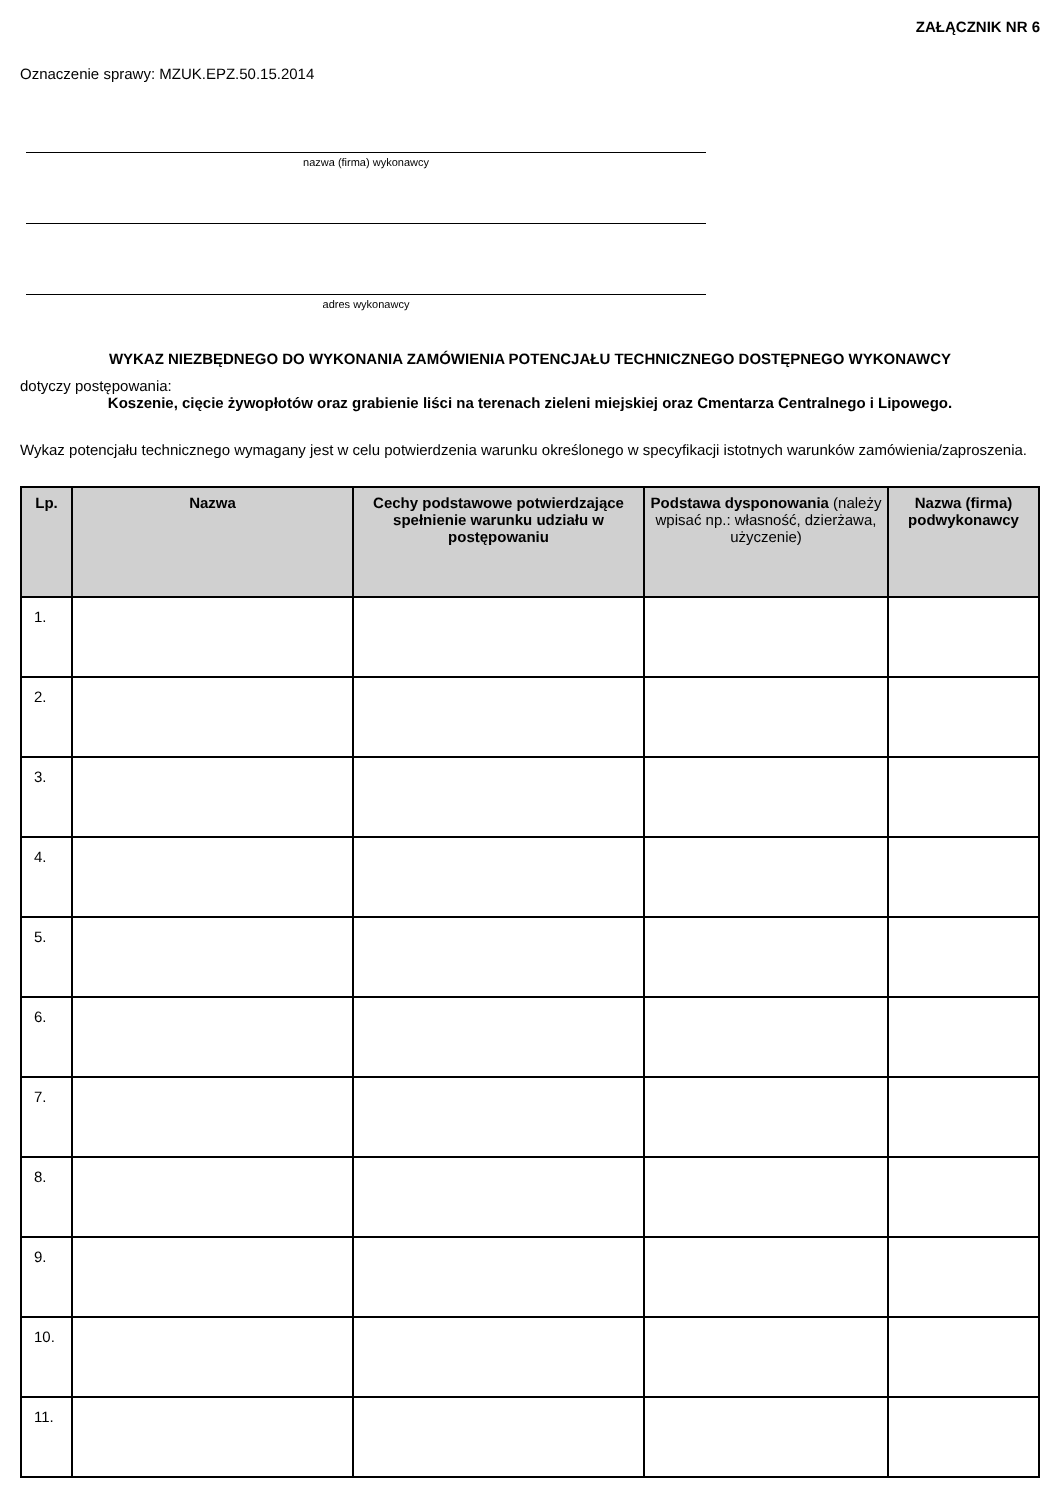ZAŁĄCZNIK NR 6
Oznaczenie sprawy: MZUK.EPZ.50.15.2014
nazwa (firma) wykonawcy
adres wykonawcy
WYKAZ NIEZBĘDNEGO DO WYKONANIA ZAMÓWIENIA POTENCJAŁU TECHNICZNEGO DOSTĘPNEGO WYKONAWCY
dotyczy postępowania:
Koszenie, cięcie żywopłotów oraz grabienie liści na terenach zieleni miejskiej oraz Cmentarza Centralnego i Lipowego.
Wykaz potencjału technicznego wymagany jest w celu potwierdzenia warunku określonego w specyfikacji istotnych warunków zamówienia/zaproszenia.
| Lp. | Nazwa | Cechy podstawowe potwierdzające spełnienie warunku udziału w postępowaniu | Podstawa dysponowania (należy wpisać np.: własność, dzierżawa, użyczenie) | Nazwa (firma) podwykonawcy |
| --- | --- | --- | --- | --- |
| 1. | | | | |
| 2. | | | | |
| 3. | | | | |
| 4. | | | | |
| 5. | | | | |
| 6. | | | | |
| 7. | | | | |
| 8. | | | | |
| 9. | | | | |
| 10. | | | | |
| 11. | | | | |